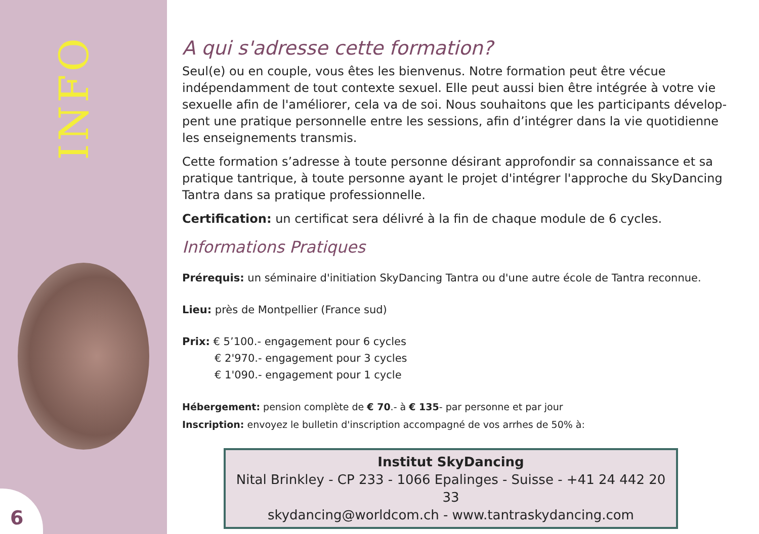INFO
6
A qui s'adresse cette formation?
Seul(e) ou en couple, vous êtes les bienvenus. Notre formation peut être vécue indépendamment de tout contexte sexuel. Elle peut aussi bien être intégrée à votre vie sexuelle afin de l'améliorer, cela va de soi. Nous souhaitons que les participants dévelop-pent une pratique personnelle entre les sessions, afin d’intégrer dans la vie quotidienne les enseignements transmis.
Cette formation s’adresse à toute personne désirant approfondir sa connaissance et sa pratique tantrique, à toute personne ayant le projet d'intégrer l'approche du SkyDancing Tantra dans sa pratique professionnelle.
Certification: un certificat sera délivré à la fin de chaque module de 6 cycles.
Informations Pratiques
Prérequis: un séminaire d'initiation SkyDancing Tantra ou d'une autre école de Tantra reconnue.
Lieu: près de Montpellier (France sud)
Prix: € 5’100.- engagement pour 6 cycles
€ 2'970.- engagement pour 3 cycles
€ 1'090.- engagement pour 1 cycle
Hébergement: pension complète de € 70.- à € 135- par personne et par jour
Inscription: envoyez le bulletin d'inscription accompagné de vos arrhes de 50% à:
Institut SkyDancing
Nital Brinkley - CP 233 - 1066 Epalinges - Suisse - +41 24 442 20 33
skydancing@worldcom.ch - www.tantraskydancing.com